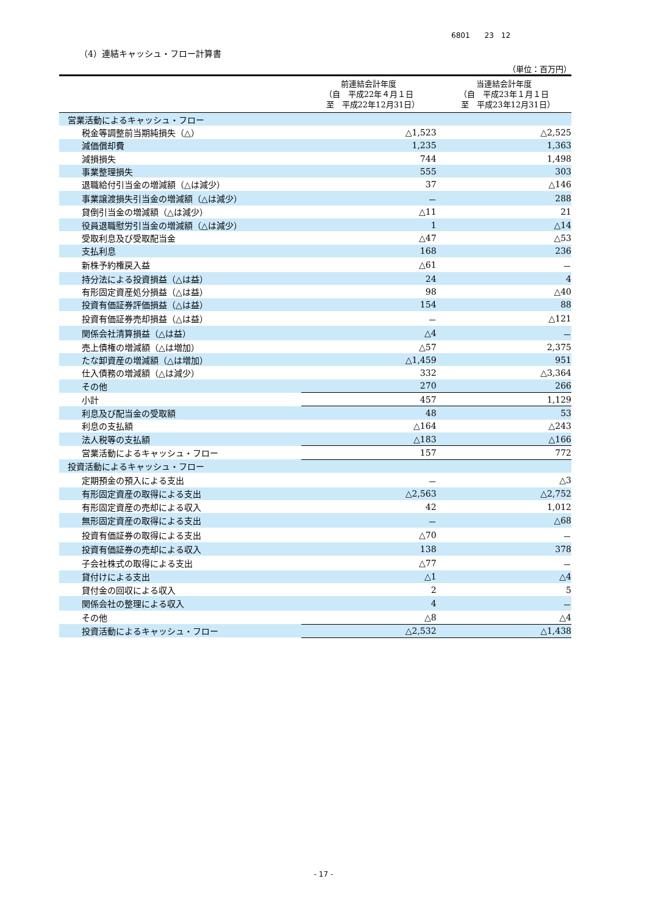6801　　23　12
（4）連結キャッシュ・フロー計算書
（単位：百万円）
| | 前連結会計年度 （自 平成22年４月１日 至 平成22年12月31日） | 当連結会計年度 （自 平成23年１月１日 至 平成23年12月31日） |
| --- | --- | --- |
| 営業活動によるキャッシュ・フロー | | |
| 税金等調整前当期純損失（△） | △1,523 | △2,525 |
| 減価償却費 | 1,235 | 1,363 |
| 減損損失 | 744 | 1,498 |
| 事業整理損失 | 555 | 303 |
| 退職給付引当金の増減額（△は減少） | 37 | △146 |
| 事業譲渡損失引当金の増減額（△は減少） | － | 288 |
| 貸倒引当金の増減額（△は減少） | △11 | 21 |
| 役員退職慰労引当金の増減額（△は減少） | 1 | △14 |
| 受取利息及び受取配当金 | △47 | △53 |
| 支払利息 | 168 | 236 |
| 新株予約権戻入益 | △61 | － |
| 持分法による投資損益（△は益） | 24 | 4 |
| 有形固定資産処分損益（△は益） | 98 | △40 |
| 投資有価証券評価損益（△は益） | 154 | 88 |
| 投資有価証券売却損益（△は益） | － | △121 |
| 関係会社清算損益（△は益） | △4 | － |
| 売上債権の増減額（△は増加） | △57 | 2,375 |
| たな卸資産の増減額（△は増加） | △1,459 | 951 |
| 仕入債務の増減額（△は減少） | 332 | △3,364 |
| その他 | 270 | 266 |
| 小計 | 457 | 1,129 |
| 利息及び配当金の受取額 | 48 | 53 |
| 利息の支払額 | △164 | △243 |
| 法人税等の支払額 | △183 | △166 |
| 営業活動によるキャッシュ・フロー | 157 | 772 |
| 投資活動によるキャッシュ・フロー | | |
| 定期預金の預入による支出 | － | △3 |
| 有形固定資産の取得による支出 | △2,563 | △2,752 |
| 有形固定資産の売却による収入 | 42 | 1,012 |
| 無形固定資産の取得による支出 | － | △68 |
| 投資有価証券の取得による支出 | △70 | － |
| 投資有価証券の売却による収入 | 138 | 378 |
| 子会社株式の取得による支出 | △77 | － |
| 貸付けによる支出 | △1 | △4 |
| 貸付金の回収による収入 | 2 | 5 |
| 関係会社の整理による収入 | 4 | － |
| その他 | △8 | △4 |
| 投資活動によるキャッシュ・フロー | △2,532 | △1,438 |
- 17 -